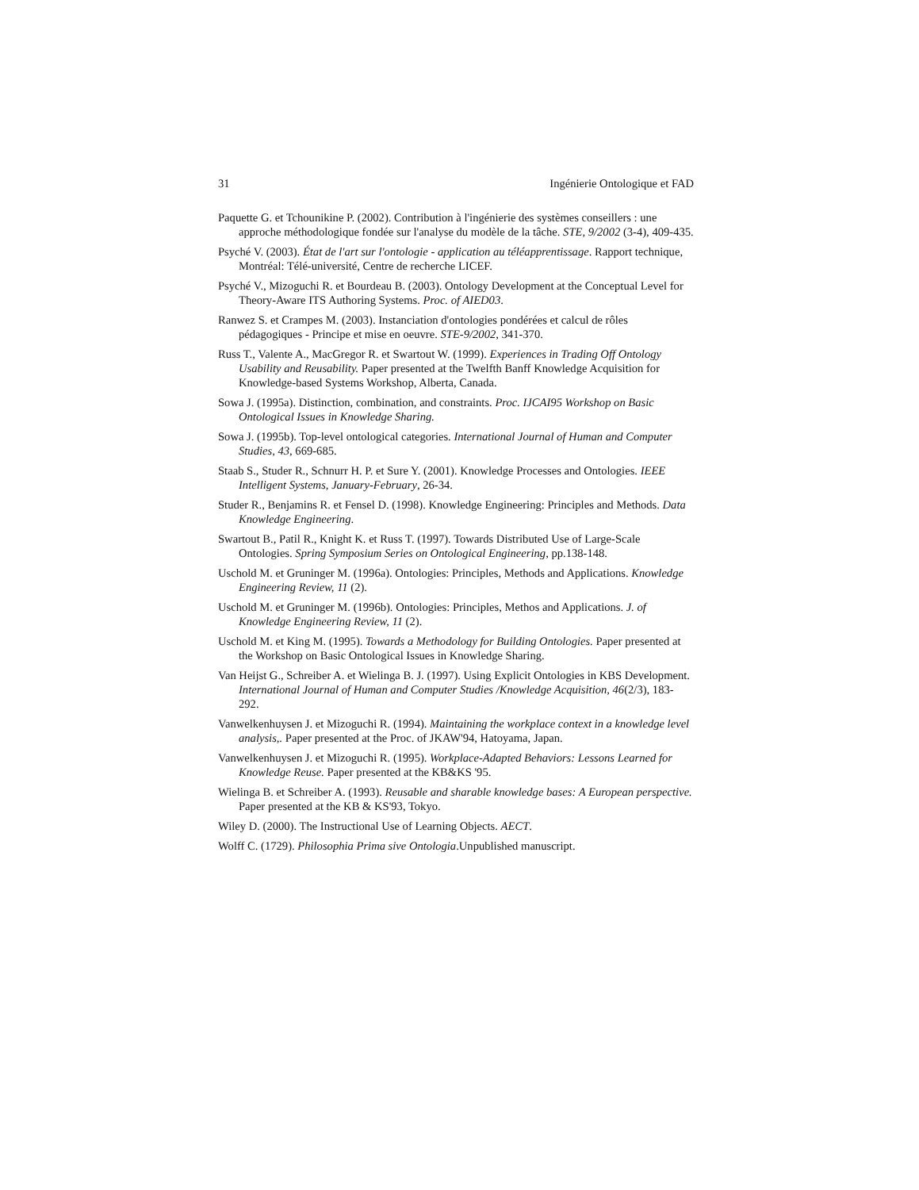31 Ingénierie Ontologique et FAD
Paquette G. et Tchounikine P. (2002). Contribution à l'ingénierie des systèmes conseillers : une approche méthodologique fondée sur l'analyse du modèle de la tâche. STE, 9/2002 (3-4), 409-435.
Psyché V. (2003). État de l'art sur l'ontologie - application au téléapprentissage. Rapport technique, Montréal: Télé-université, Centre de recherche LICEF.
Psyché V., Mizoguchi R. et Bourdeau B. (2003). Ontology Development at the Conceptual Level for Theory-Aware ITS Authoring Systems. Proc. of AIED03.
Ranwez S. et Crampes M. (2003). Instanciation d'ontologies pondérées et calcul de rôles pédagogiques - Principe et mise en oeuvre. STE-9/2002, 341-370.
Russ T., Valente A., MacGregor R. et Swartout W. (1999). Experiences in Trading Off Ontology Usability and Reusability. Paper presented at the Twelfth Banff Knowledge Acquisition for Knowledge-based Systems Workshop, Alberta, Canada.
Sowa J. (1995a). Distinction, combination, and constraints. Proc. IJCAI95 Workshop on Basic Ontological Issues in Knowledge Sharing.
Sowa J. (1995b). Top-level ontological categories. International Journal of Human and Computer Studies, 43, 669-685.
Staab S., Studer R., Schnurr H. P. et Sure Y. (2001). Knowledge Processes and Ontologies. IEEE Intelligent Systems, January-February, 26-34.
Studer R., Benjamins R. et Fensel D. (1998). Knowledge Engineering: Principles and Methods. Data Knowledge Engineering.
Swartout B., Patil R., Knight K. et Russ T. (1997). Towards Distributed Use of Large-Scale Ontologies. Spring Symposium Series on Ontological Engineering, pp.138-148.
Uschold M. et Gruninger M. (1996a). Ontologies: Principles, Methods and Applications. Knowledge Engineering Review, 11 (2).
Uschold M. et Gruninger M. (1996b). Ontologies: Principles, Methos and Applications. J. of Knowledge Engineering Review, 11 (2).
Uschold M. et King M. (1995). Towards a Methodology for Building Ontologies. Paper presented at the Workshop on Basic Ontological Issues in Knowledge Sharing.
Van Heijst G., Schreiber A. et Wielinga B. J. (1997). Using Explicit Ontologies in KBS Development. International Journal of Human and Computer Studies /Knowledge Acquisition, 46(2/3), 183-292.
Vanwelkenhuysen J. et Mizoguchi R. (1994). Maintaining the workplace context in a knowledge level analysis,. Paper presented at the Proc. of JKAW'94, Hatoyama, Japan.
Vanwelkenhuysen J. et Mizoguchi R. (1995). Workplace-Adapted Behaviors: Lessons Learned for Knowledge Reuse. Paper presented at the KB&KS '95.
Wielinga B. et Schreiber A. (1993). Reusable and sharable knowledge bases: A European perspective. Paper presented at the KB & KS'93, Tokyo.
Wiley D. (2000). The Instructional Use of Learning Objects. AECT.
Wolff C. (1729). Philosophia Prima sive Ontologia.Unpublished manuscript.